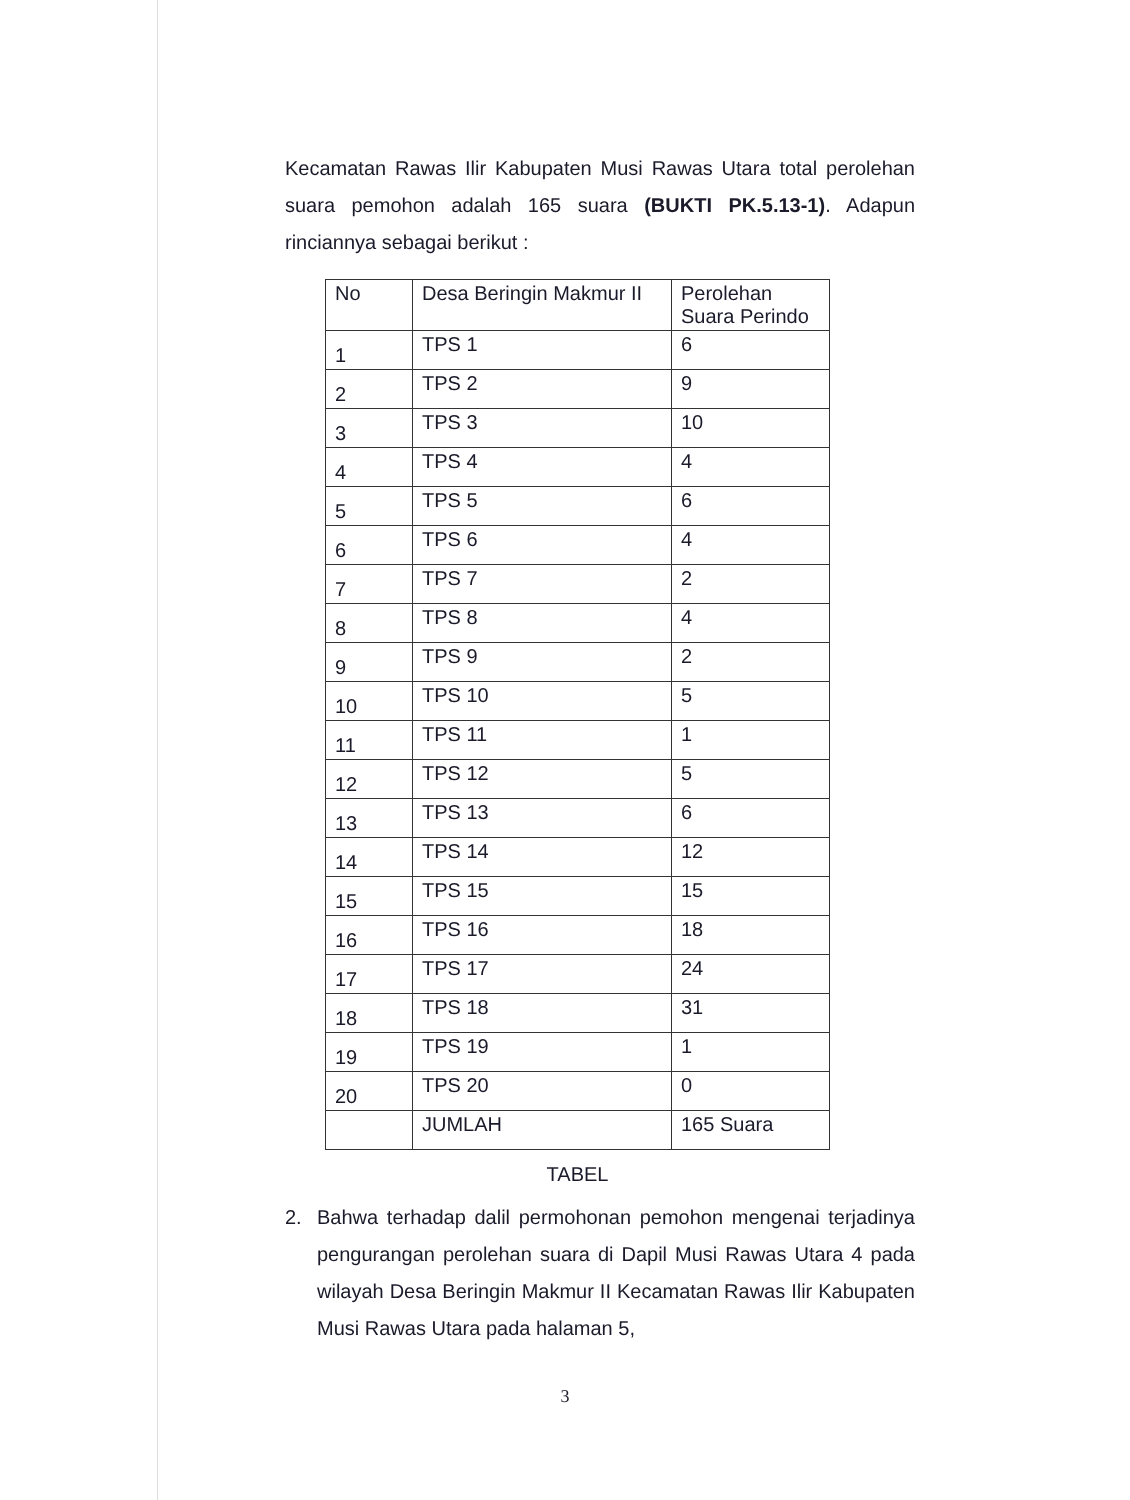Kecamatan Rawas Ilir Kabupaten Musi Rawas Utara total perolehan suara pemohon adalah 165 suara (BUKTI PK.5.13-1). Adapun rinciannya sebagai berikut :
| No | Desa Beringin Makmur II | Perolehan Suara Perindo |
| 1 | TPS 1 | 6 |
| 2 | TPS 2 | 9 |
| 3 | TPS 3 | 10 |
| 4 | TPS 4 | 4 |
| 5 | TPS 5 | 6 |
| 6 | TPS 6 | 4 |
| 7 | TPS 7 | 2 |
| 8 | TPS 8 | 4 |
| 9 | TPS 9 | 2 |
| 10 | TPS 10 | 5 |
| 11 | TPS 11 | 1 |
| 12 | TPS 12 | 5 |
| 13 | TPS 13 | 6 |
| 14 | TPS 14 | 12 |
| 15 | TPS 15 | 15 |
| 16 | TPS 16 | 18 |
| 17 | TPS 17 | 24 |
| 18 | TPS 18 | 31 |
| 19 | TPS 19 | 1 |
| 20 | TPS 20 | 0 |
| | JUMLAH | 165 Suara |
TABEL
2. Bahwa terhadap dalil permohonan pemohon mengenai terjadinya pengurangan perolehan suara di Dapil Musi Rawas Utara 4 pada wilayah Desa Beringin Makmur II Kecamatan Rawas Ilir Kabupaten Musi Rawas Utara pada halaman 5,
3